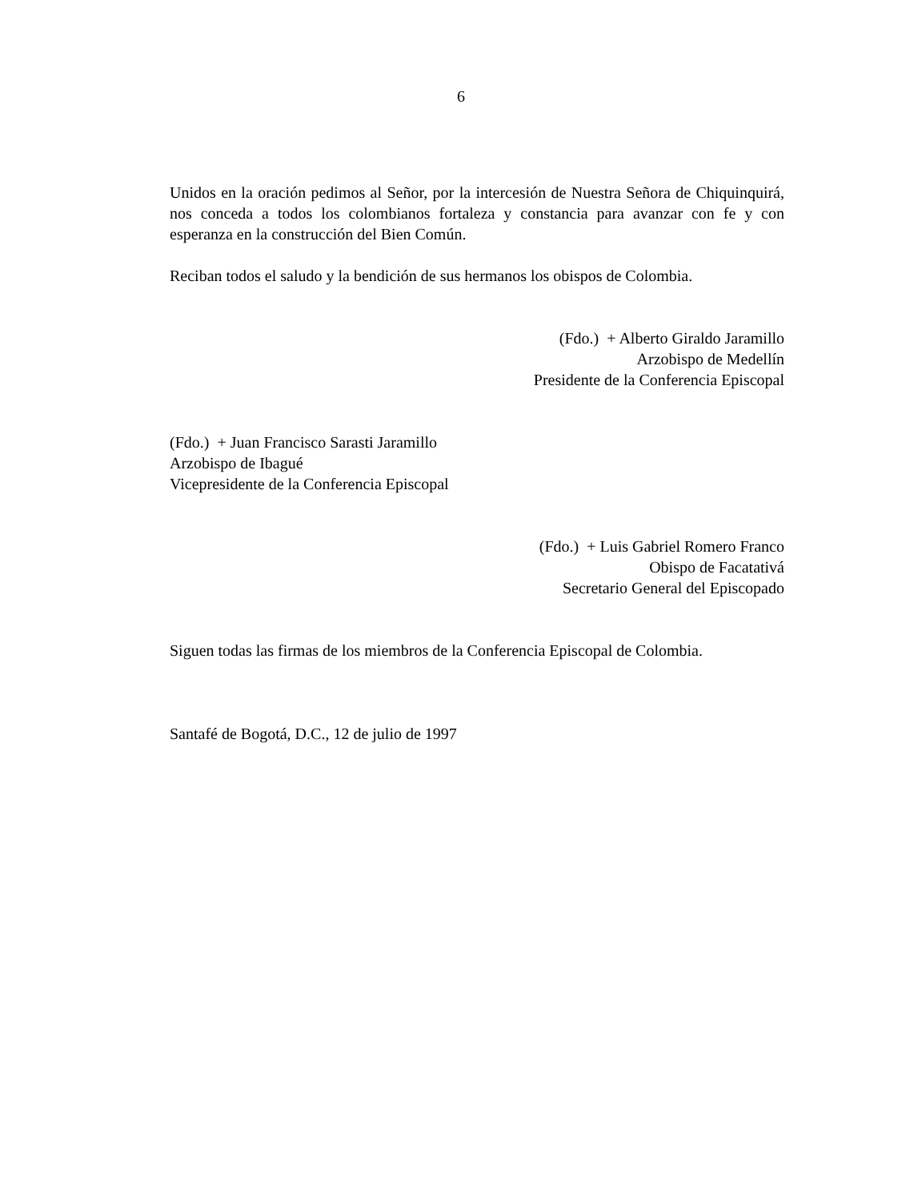6
Unidos en la oración pedimos al Señor, por la intercesión de Nuestra Señora de Chiquinquirá, nos conceda a todos los colombianos fortaleza y constancia para avanzar con fe y con esperanza en la construcción del Bien Común.
Reciban todos el saludo y la bendición de sus hermanos los obispos de Colombia.
(Fdo.) + Alberto Giraldo Jaramillo
Arzobispo de Medellín
Presidente de la Conferencia Episcopal
(Fdo.) + Juan Francisco Sarasti Jaramillo
Arzobispo de Ibagué
Vicepresidente de la Conferencia Episcopal
(Fdo.) + Luis Gabriel Romero Franco
Obispo de Facatativá
Secretario General del Episcopado
Siguen todas las firmas de los miembros de la Conferencia Episcopal de Colombia.
Santafé de Bogotá, D.C., 12 de julio de 1997